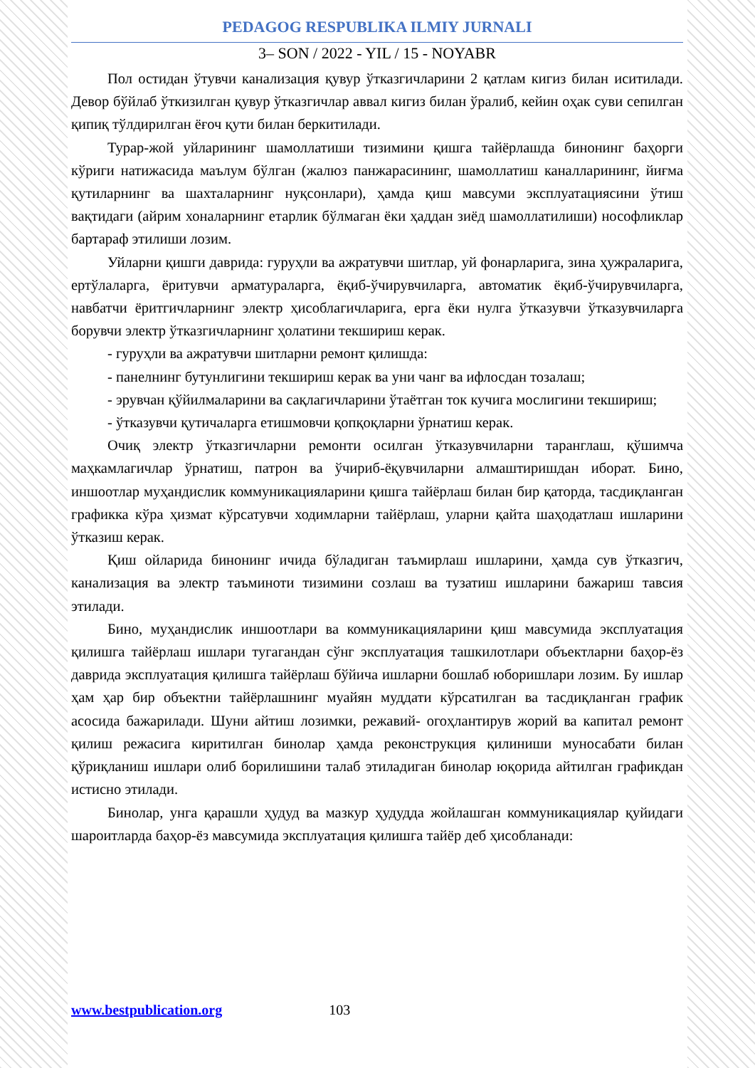PEDAGOG RESPUBLIKA ILMIY JURNALI
3– SON / 2022 - YIL / 15 - NOYABR
Пол остидан ўтувчи канализация қувур ўтказгичларини 2 қатлам кигиз билан иситилади. Девор бўйлаб ўткизилган қувур ўтказгичлар аввал кигиз билан ўралиб, кейин оҳак суви сепилган қипиқ тўлдирилган ёғоч қути билан беркитилади.
Турар-жой уйларининг шамоллатиши тизимини қишга тайёрлашда бинонинг баҳорги кўриги натижасида маълум бўлган (жалюз панжарасининг, шамоллатиш каналларининг, йиғма қутиларнинг ва шахталарнинг нуқсонлари), ҳамда қиш мавсуми эксплуатациясини ўтиш вақтидаги (айрим хоналарнинг етарлик бўлмаган ёки ҳаддан зиёд шамоллатилиши) нософликлар бартараф этилиши лозим.
Уйларни қишги даврида: гуруҳли ва ажратувчи шитлар, уй фонарларига, зина ҳужраларига, ертўлаларга, ёритувчи арматураларга, ёқиб-ўчирувчиларга, автоматик ёқиб-ўчирувчиларга, навбатчи ёритгичларнинг электр ҳисоблагичларига, ерга ёки нулга ўтказувчи ўтказувчиларга борувчи электр ўтказгичларнинг ҳолатини текшириш керак.
- гуруҳли ва ажратувчи шитларни ремонт қилишда:
- панелнинг бутунлигини текшириш керак ва уни чанг ва ифлосдан тозалаш;
- эрувчан қўйилмаларини ва сақлагичларини ўтаётган ток кучига мослигини текшириш;
- ўтказувчи қутичаларга етишмовчи қопқоқларни ўрнатиш керак.
Очиқ электр ўтказгичларни ремонти осилган ўтказувчиларни таранглаш, қўшимча маҳкамлагичлар ўрнатиш, патрон ва ўчириб-ёқувчиларни алмаштиришдан иборат. Бино, иншоотлар муҳандислик коммуникацияларини қишга тайёрлаш билан бир қаторда, тасдиқланган графикка кўра ҳизмат кўрсатувчи ходимларни тайёрлаш, уларни қайта шаҳодатлаш ишларини ўтказиш керак.
Қиш ойларида бинонинг ичида бўладиган таъмирлаш ишларини, ҳамда сув ўтказгич, канализация ва электр таъминоти тизимини созлаш ва тузатиш ишларини бажариш тавсия этилади.
Бино, муҳандислик иншоотлари ва коммуникацияларини қиш мавсумида эксплуатация қилишга тайёрлаш ишлари тугагандан сўнг эксплуатация ташкилотлари объектларни баҳор-ёз даврида эксплуатация қилишга тайёрлаш бўйича ишларни бошлаб юборишлари лозим. Бу ишлар ҳам ҳар бир объектни тайёрлашнинг муайян муддати кўрсатилган ва тасдиқланган график асосида бажарилади. Шуни айтиш лозимки, режавий- огоҳлантирув жорий ва капитал ремонт қилиш режасига киритилган бинолар ҳамда реконструкция қилиниши муносабати билан қўриқланиш ишлари олиб борилишини талаб этиладиган бинолар юқорида айтилган графикдан истисно этилади.
Бинолар, унга қарашли ҳудуд ва мазкур ҳудудда жойлашган коммуникациялар қуйидаги шароитларда баҳор-ёз мавсумида эксплуатация қилишга тайёр деб ҳисобланади:
www.bestpublication.org 103